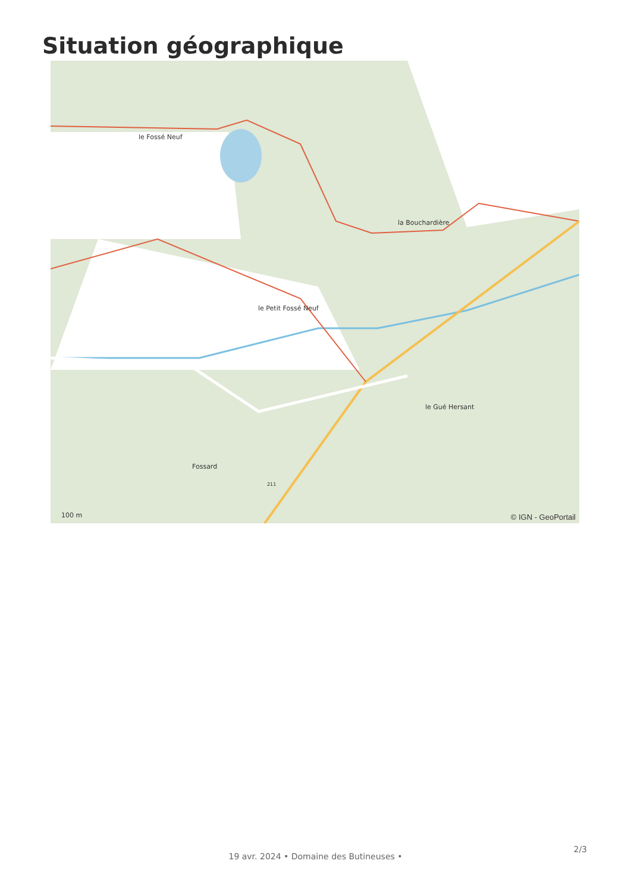Situation géographique
le Fossé Neuf
la Bouchardière
le Petit Fossé Neuf
le Gué Hersant
Fossard
211
100 m © IGN - GeoPortail
19 avr. 2024 • Domaine des Butineuses •
2/3